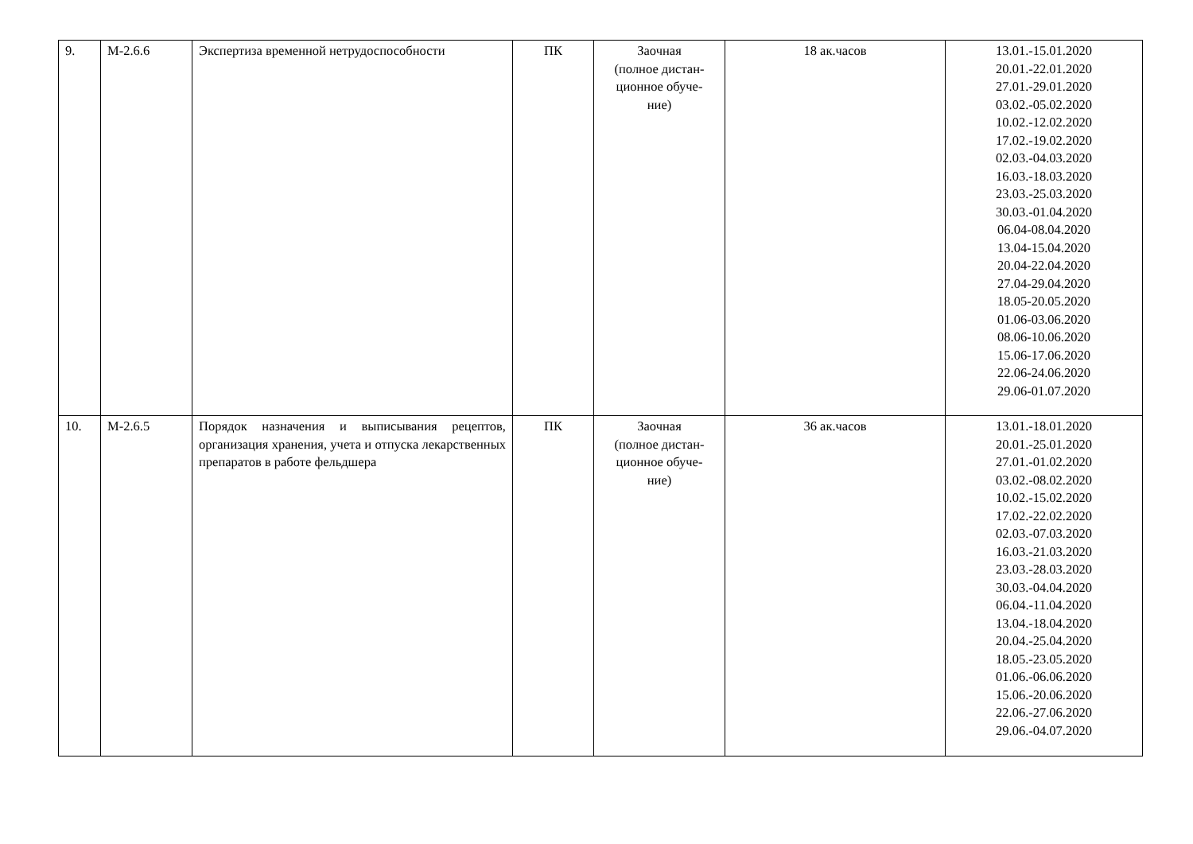| 9. | М-2.6.6 | Экспертиза временной нетрудоспособности | ПК | Заочная (полное дистан- ционное обуче- ние) | 18 ак.часов | 13.01.-15.01.2020 20.01.-22.01.2020 27.01.-29.01.2020 03.02.-05.02.2020 10.02.-12.02.2020 17.02.-19.02.2020 02.03.-04.03.2020 16.03.-18.03.2020 23.03.-25.03.2020 30.03.-01.04.2020 06.04-08.04.2020 13.04-15.04.2020 20.04-22.04.2020 27.04-29.04.2020 18.05-20.05.2020 01.06-03.06.2020 08.06-10.06.2020 15.06-17.06.2020 22.06-24.06.2020 29.06-01.07.2020 |
| 10. | М-2.6.5 | Порядок назначения и выписывания рецептов, организация хранения, учета и отпуска лекарственных препаратов в работе фельдшера | ПК | Заочная (полное дистан- ционное обуче- ние) | 36 ак.часов | 13.01.-18.01.2020 20.01.-25.01.2020 27.01.-01.02.2020 03.02.-08.02.2020 10.02.-15.02.2020 17.02.-22.02.2020 02.03.-07.03.2020 16.03.-21.03.2020 23.03.-28.03.2020 30.03.-04.04.2020 06.04.-11.04.2020 13.04.-18.04.2020 20.04.-25.04.2020 18.05.-23.05.2020 01.06.-06.06.2020 15.06.-20.06.2020 22.06.-27.06.2020 29.06.-04.07.2020 |